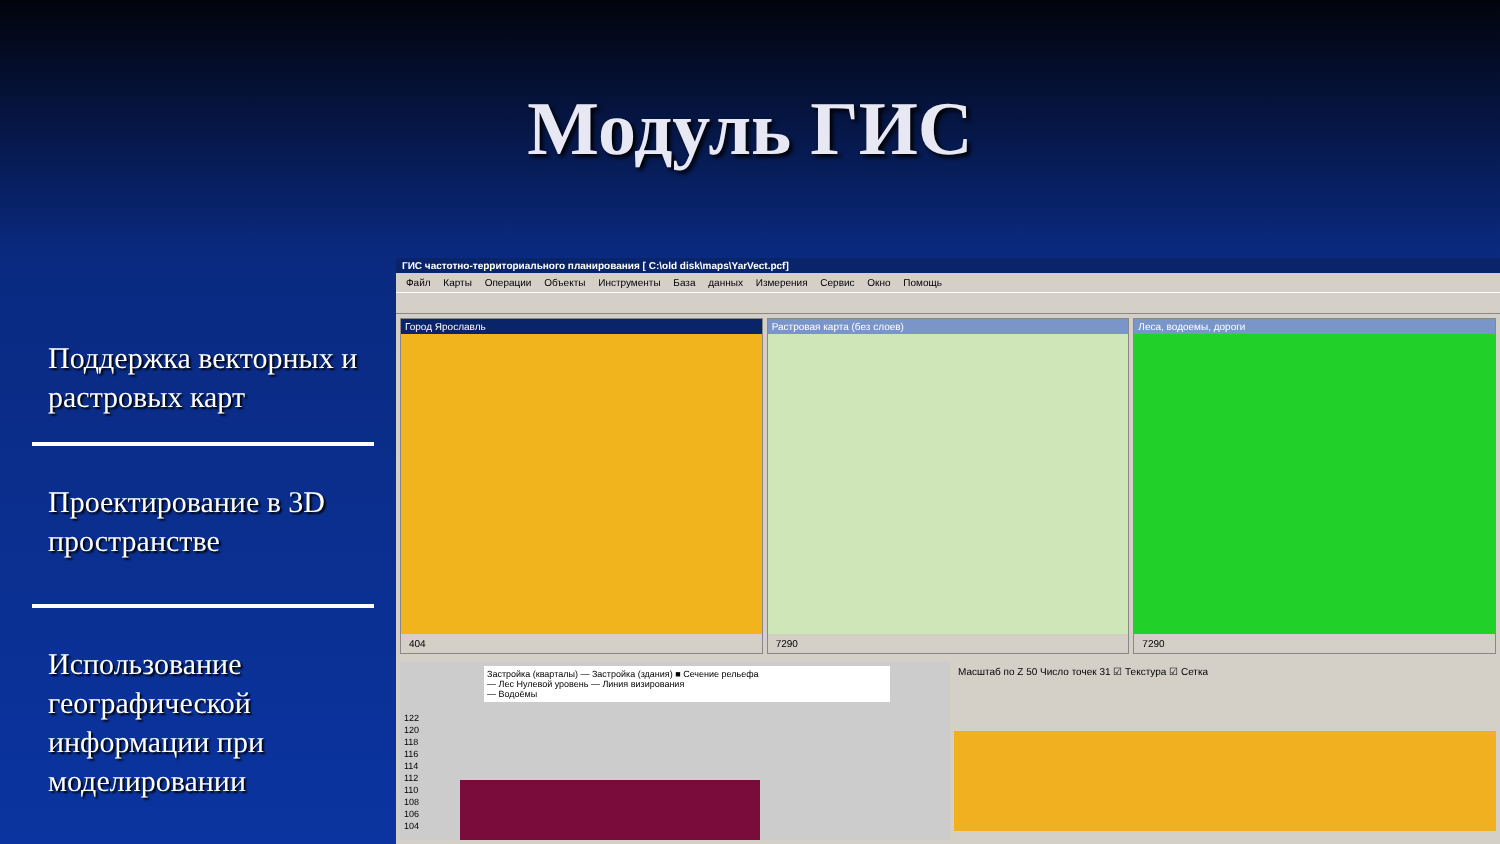Модуль ГИС
Поддержка векторных и растровых карт
Проектирование в 3D пространстве
Использование географической информации при моделировании
ГИС частотно-территориального планирования [ C:\old disk\maps\YarVect.pcf]
Файл Карты Операции Объекты Инструменты База данных Измерения Сервис Окно Помощь
Город Ярославль
404
Растровая карта (без слоев)
7290
Леса, водоемы, дороги
7290
Застройка (кварталы) — Застройка (здания) ■ Сечение рельефа
— Лес Нулевой уровень — Линия визирования
— Водоёмы
122
120
118
116
114
112
110
108
106
104
Масштаб по Z 50 Число точек 31 ☑ Текстура ☑ Сетка